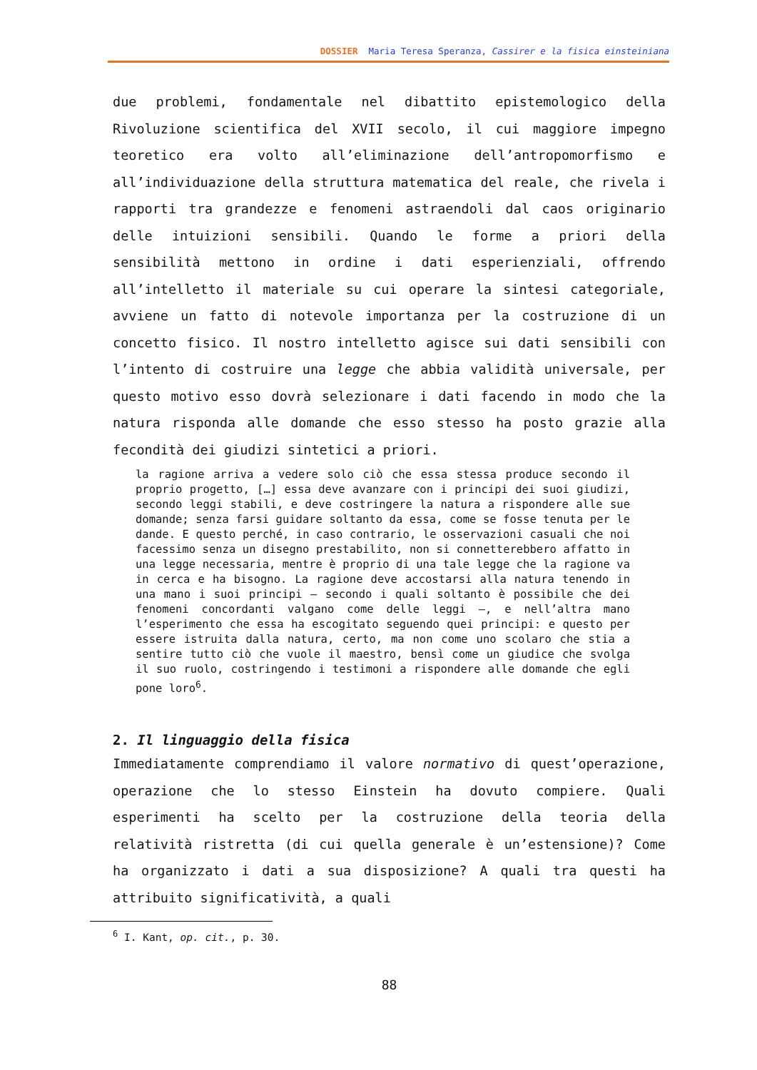DOSSIER Maria Teresa Speranza, Cassirer e la fisica einsteiniana
due problemi, fondamentale nel dibattito epistemologico della Rivoluzione scientifica del XVII secolo, il cui maggiore impegno teoretico era volto all’eliminazione dell’antropomorfismo e all’individuazione della struttura matematica del reale, che rivela i rapporti tra grandezze e fenomeni astraendoli dal caos originario delle intuizioni sensibili. Quando le forme a priori della sensibilità mettono in ordine i dati esperienziali, offrendo all’intelletto il materiale su cui operare la sintesi categoriale, avviene un fatto di notevole importanza per la costruzione di un concetto fisico. Il nostro intelletto agisce sui dati sensibili con l’intento di costruire una legge che abbia validità universale, per questo motivo esso dovrà selezionare i dati facendo in modo che la natura risponda alle domande che esso stesso ha posto grazie alla fecondità dei giudizi sintetici a priori.
la ragione arriva a vedere solo ciò che essa stessa produce secondo il proprio progetto, […] essa deve avanzare con i principi dei suoi giudizi, secondo leggi stabili, e deve costringere la natura a rispondere alle sue domande; senza farsi guidare soltanto da essa, come se fosse tenuta per le dande. E questo perché, in caso contrario, le osservazioni casuali che noi facessimo senza un disegno prestabilito, non si connetterebbero affatto in una legge necessaria, mentre è proprio di una tale legge che la ragione va in cerca e ha bisogno. La ragione deve accostarsi alla natura tenendo in una mano i suoi principi – secondo i quali soltanto è possibile che dei fenomeni concordanti valgano come delle leggi –, e nell’altra mano l’esperimento che essa ha escogitato seguendo quei principi: e questo per essere istruita dalla natura, certo, ma non come uno scolaro che stia a sentire tutto ciò che vuole il maestro, bensì come un giudice che svolga il suo ruolo, costringendo i testimoni a rispondere alle domande che egli pone loro<sup>6</sup>.
2. Il linguaggio della fisica
Immediatamente comprendiamo il valore normativo di quest’operazione, operazione che lo stesso Einstein ha dovuto compiere. Quali esperimenti ha scelto per la costruzione della teoria della relatività ristretta (di cui quella generale è un’estensione)? Come ha organizzato i dati a sua disposizione? A quali tra questi ha attribuito significatività, a quali
<sup>6</sup> I. Kant, op. cit., p. 30.
88